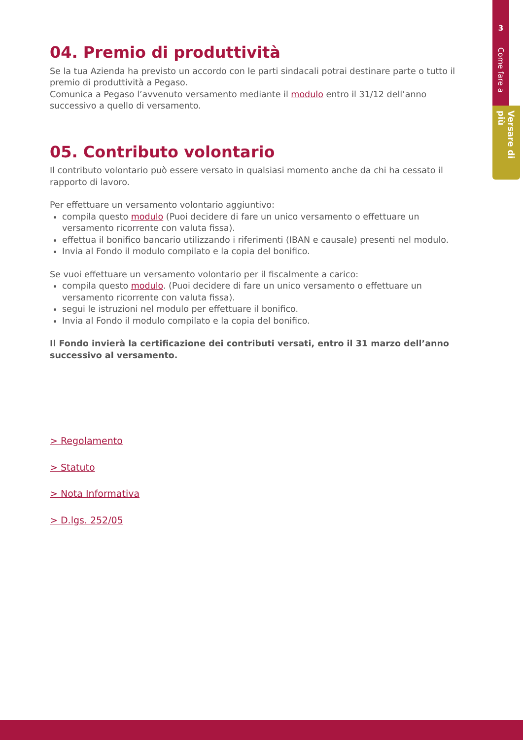3
Come fare a
Versare di più
04. Premio di produttività
Se la tua Azienda ha previsto un accordo con le parti sindacali potrai destinare parte o tutto il premio di produttività a Pegaso.
Comunica a Pegaso l’avvenuto versamento mediante il modulo entro il 31/12 dell’anno successivo a quello di versamento.
05. Contributo volontario
Il contributo volontario può essere versato in qualsiasi momento anche da chi ha cessato il rapporto di lavoro.
Per effettuare un versamento volontario aggiuntivo:
compila questo modulo (Puoi decidere di fare un unico versamento o effettuare un versamento ricorrente con valuta fissa).
effettua il bonifico bancario utilizzando i riferimenti (IBAN e causale) presenti nel modulo.
Invia al Fondo il modulo compilato e la copia del bonifico.
Se vuoi effettuare un versamento volontario per il fiscalmente a carico:
compila questo modulo. (Puoi decidere di fare un unico versamento o effettuare un versamento ricorrente con valuta fissa).
segui le istruzioni nel modulo per effettuare il bonifico.
Invia al Fondo il modulo compilato e la copia del bonifico.
Il Fondo invierà la certificazione dei contributi versati, entro il 31 marzo dell’anno successivo al versamento.
> Regolamento
> Statuto
> Nota Informativa
> D.lgs. 252/05